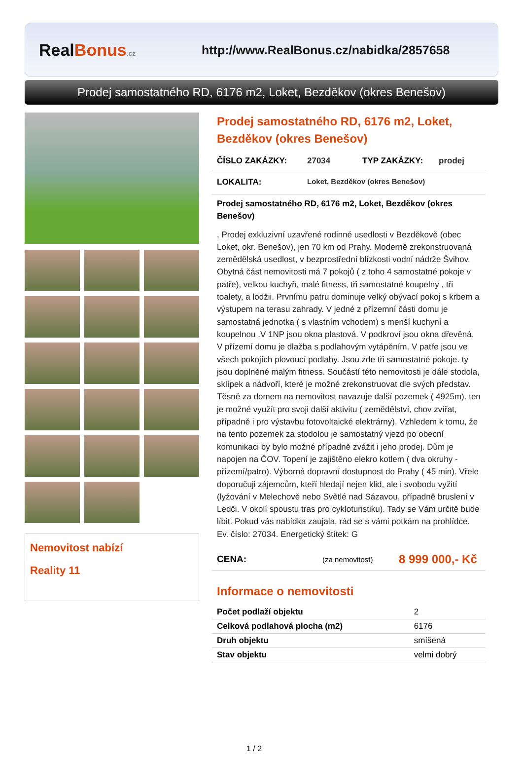RealBonus.cz
http://www.RealBonus.cz/nabidka/2857658
Prodej samostatného RD, 6176 m2, Loket, Bezděkov (okres Benešov)
Nemovitost nabízí
Reality 11
Prodej samostatného RD, 6176 m2, Loket, Bezděkov (okres Benešov)
ČÍSLO ZAKÁZKY: 27034 TYP ZAKÁZKY: prodej
LOKALITA: Loket, Bezděkov (okres Benešov)
Prodej samostatného RD, 6176 m2, Loket, Bezděkov (okres Benešov)
, Prodej exkluzivní uzavřené rodinné usedlosti v Bezděkově (obec Loket, okr. Benešov), jen 70 km od Prahy. Moderně zrekonstruovaná zemědělská usedlost, v bezprostřední blízkosti vodní nádrže Švihov. Obytná část nemovitosti má 7 pokojů ( z toho 4 samostatné pokoje v patře), velkou kuchyň, malé fitness, tři samostatné koupelny , tři toalety, a lodžii. Prvnímu patru dominuje velký obývací pokoj s krbem a výstupem na terasu zahrady. V jedné z přízemní části domu je samostatná jednotka ( s vlastním vchodem) s menší kuchyní a koupelnou .V 1NP jsou okna plastová. V podkroví jsou okna dřevěná. V přízemí domu je dlažba s podlahovým vytápěním. V patře jsou ve všech pokojích plovoucí podlahy. Jsou zde tři samostatné pokoje. ty jsou doplněné malým fitness. Součástí této nemovitosti je dále stodola, sklípek a nádvoří, které je možné zrekonstruovat dle svých představ. Těsně za domem na nemovitost navazuje další pozemek ( 4925m). ten je možné využít pro svoji další aktivitu ( zemědělství, chov zvířat, případně i pro výstavbu fotovoltaické elektrárny). Vzhledem k tomu, že na tento pozemek za stodolou je samostatný vjezd po obecní komunikaci by bylo možné případně zvážit i jeho prodej. Dům je napojen na ČOV. Topení je zajištěno elekro kotlem ( dva okruhy -přízemí/patro). Výborná dopravní dostupnost do Prahy ( 45 min). Vřele doporučuji zájemcům, kteří hledají nejen klid, ale i svobodu vyžití (lyžování v Melechově nebo Světlé nad Sázavou, případně bruslení v Ledči. V okolí spoustu tras pro cykloturistiku). Tady se Vám určitě bude líbit. Pokud vás nabídka zaujala, rád se s vámi potkám na prohlídce. Ev. číslo: 27034. Energetický štítek: G
CENA: (za nemovitost) 8 999 000,- Kč
Informace o nemovitosti
| Počet podlaží objektu | 2 |
| Celková podlahová plocha (m2) | 6176 |
| Druh objektu | smíšená |
| Stav objektu | velmi dobrý |
1 / 2